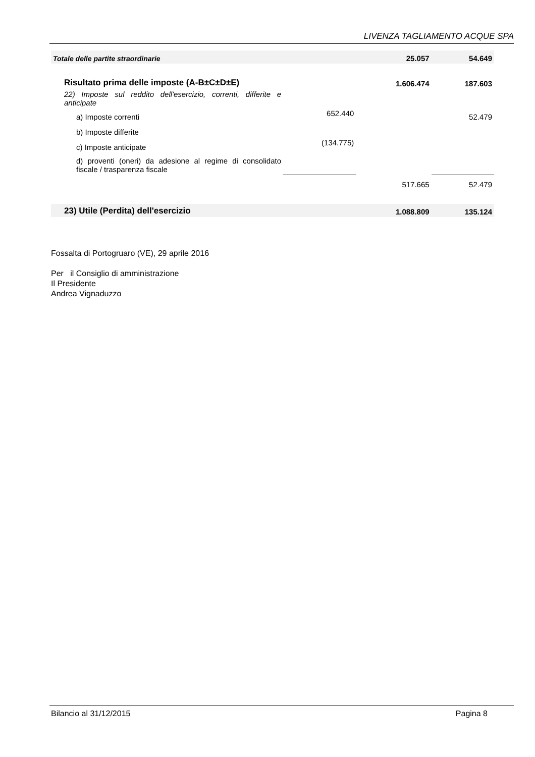LIVENZA TAGLIAMENTO ACQUE SPA
| Totale delle partite straordinarie | | 25.057 | 54.649 |
| Risultato prima delle imposte (A-B±C±D±E) | | 1.606.474 | 187.603 |
| 22) Imposte sul reddito dell'esercizio, correnti, differite e anticipate | | | |
| a) Imposte correnti | 652.440 | | 52.479 |
| b) Imposte differite | | | |
| c) Imposte anticipate | (134.775) | | |
| d) proventi (oneri) da adesione al regime di consolidato fiscale / trasparenza fiscale | | | |
| | | 517.665 | 52.479 |
| 23) Utile (Perdita) dell'esercizio | | 1.088.809 | 135.124 |
Fossalta di Portogruaro (VE), 29 aprile 2016
Per il Consiglio di amministrazione
Il Presidente
Andrea Vignaduzzo
Bilancio al 31/12/2015 Pagina 8